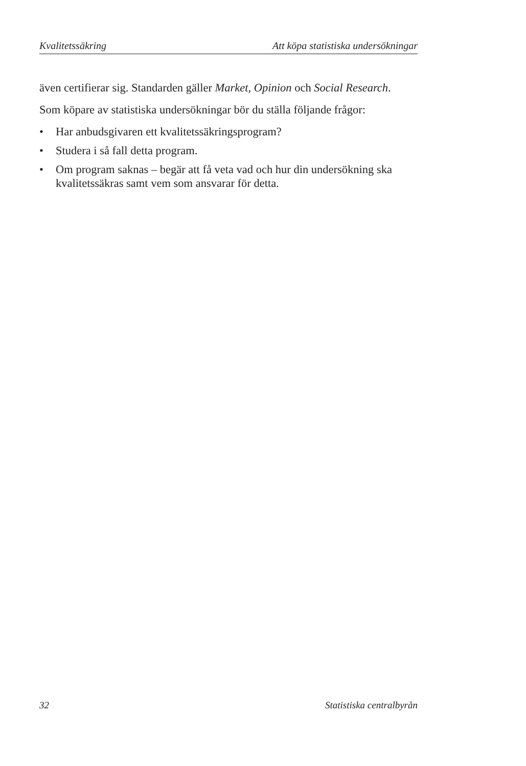Kvalitetssäkring Att köpa statistiska undersökningar
även certifierar sig. Standarden gäller Market, Opinion och Social Research.
Som köpare av statistiska undersökningar bör du ställa följande frågor:
• Har anbudsgivaren ett kvalitetssäkringsprogram?
• Studera i så fall detta program.
• Om program saknas – begär att få veta vad och hur din undersökning ska kvalitetssäkras samt vem som ansvarar för detta.
32 Statistiska centralbyrån